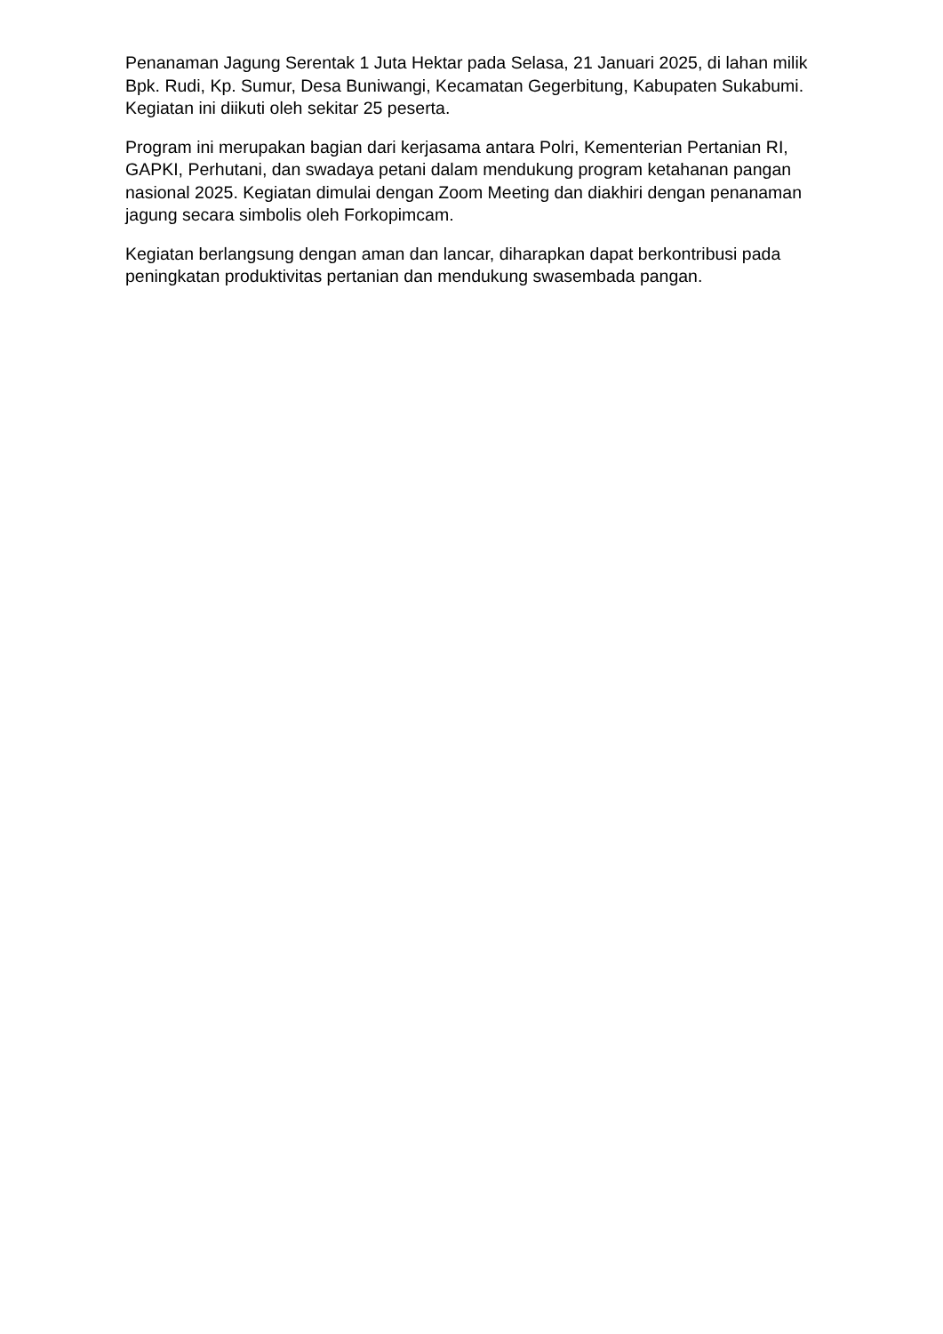Penanaman Jagung Serentak 1 Juta Hektar pada Selasa, 21 Januari 2025, di lahan milik Bpk. Rudi, Kp. Sumur, Desa Buniwangi, Kecamatan Gegerbitung, Kabupaten Sukabumi. Kegiatan ini diikuti oleh sekitar 25 peserta.
Program ini merupakan bagian dari kerjasama antara Polri, Kementerian Pertanian RI, GAPKI, Perhutani, dan swadaya petani dalam mendukung program ketahanan pangan nasional 2025. Kegiatan dimulai dengan Zoom Meeting dan diakhiri dengan penanaman jagung secara simbolis oleh Forkopimcam.
Kegiatan berlangsung dengan aman dan lancar, diharapkan dapat berkontribusi pada peningkatan produktivitas pertanian dan mendukung swasembada pangan.